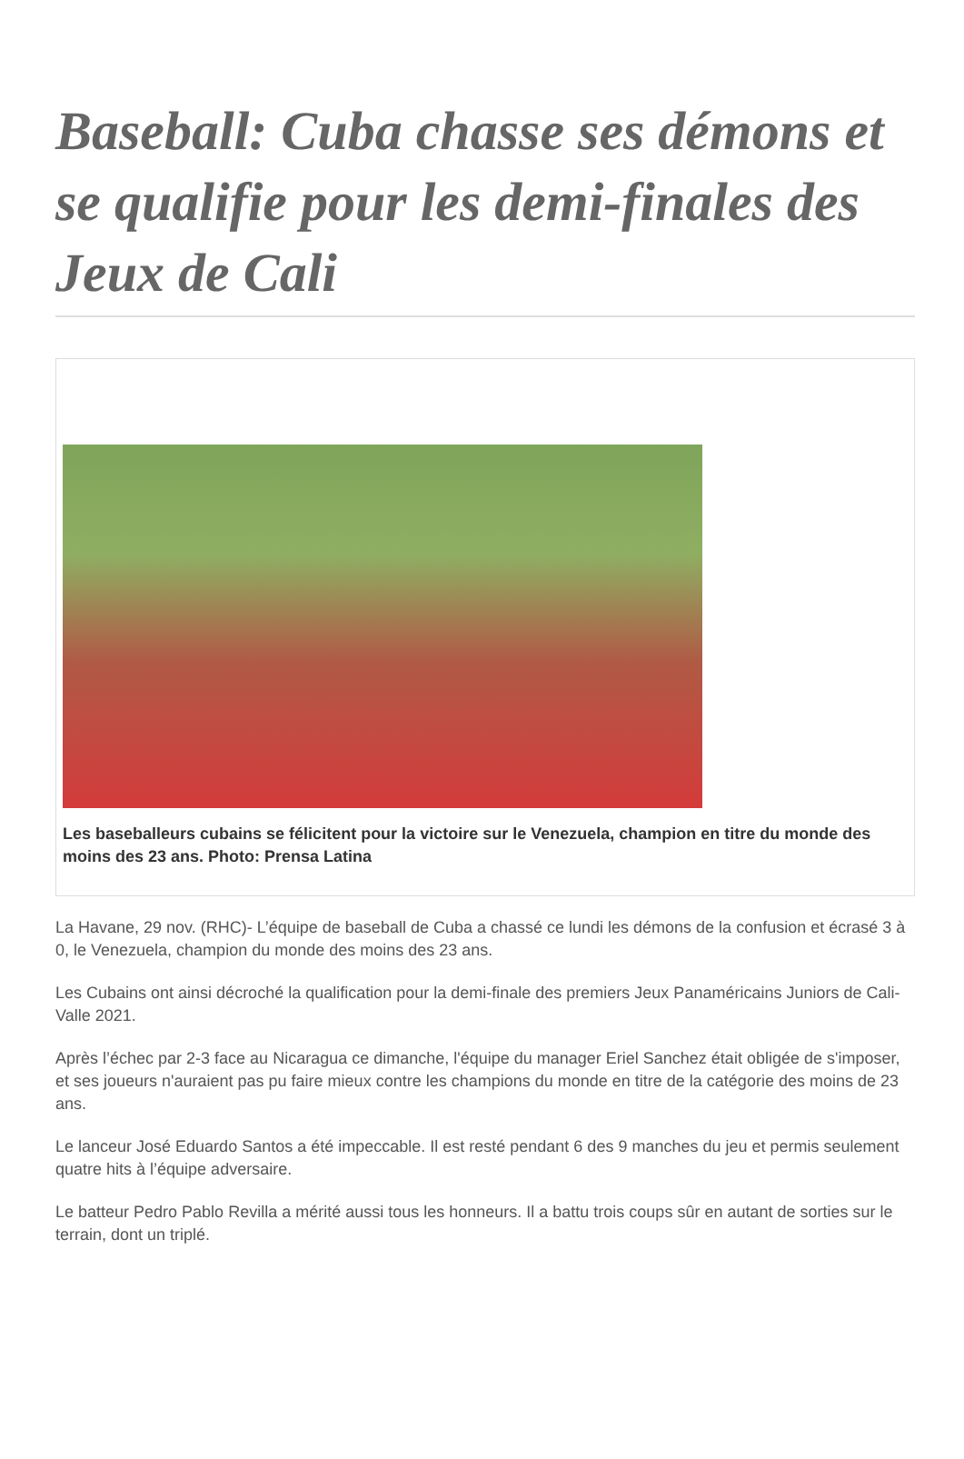Baseball: Cuba chasse ses démons et se qualifie pour les demi-finales des Jeux de Cali
Les baseballeurs cubains se félicitent pour la victoire sur le Venezuela, champion en titre du monde des moins des 23 ans. Photo: Prensa Latina
La Havane, 29 nov. (RHC)- L’équipe de baseball de Cuba a chassé ce lundi les démons de la confusion et écrasé 3 à 0, le Venezuela, champion du monde des moins des 23 ans.
Les Cubains ont ainsi décroché la qualification pour la demi-finale des premiers Jeux Panaméricains Juniors de Cali-Valle 2021.
Après l’échec par 2-3 face au Nicaragua ce dimanche, l'équipe du manager Eriel Sanchez était obligée de s'imposer, et ses joueurs n'auraient pas pu faire mieux contre les champions du monde en titre de la catégorie des moins de 23 ans.
Le lanceur José Eduardo Santos a été impeccable. Il est resté pendant 6 des 9 manches du jeu et permis seulement quatre hits à l’équipe adversaire.
Le batteur Pedro Pablo Revilla a mérité aussi tous les honneurs. Il a battu trois coups sûr en autant de sorties sur le terrain, dont un triplé.